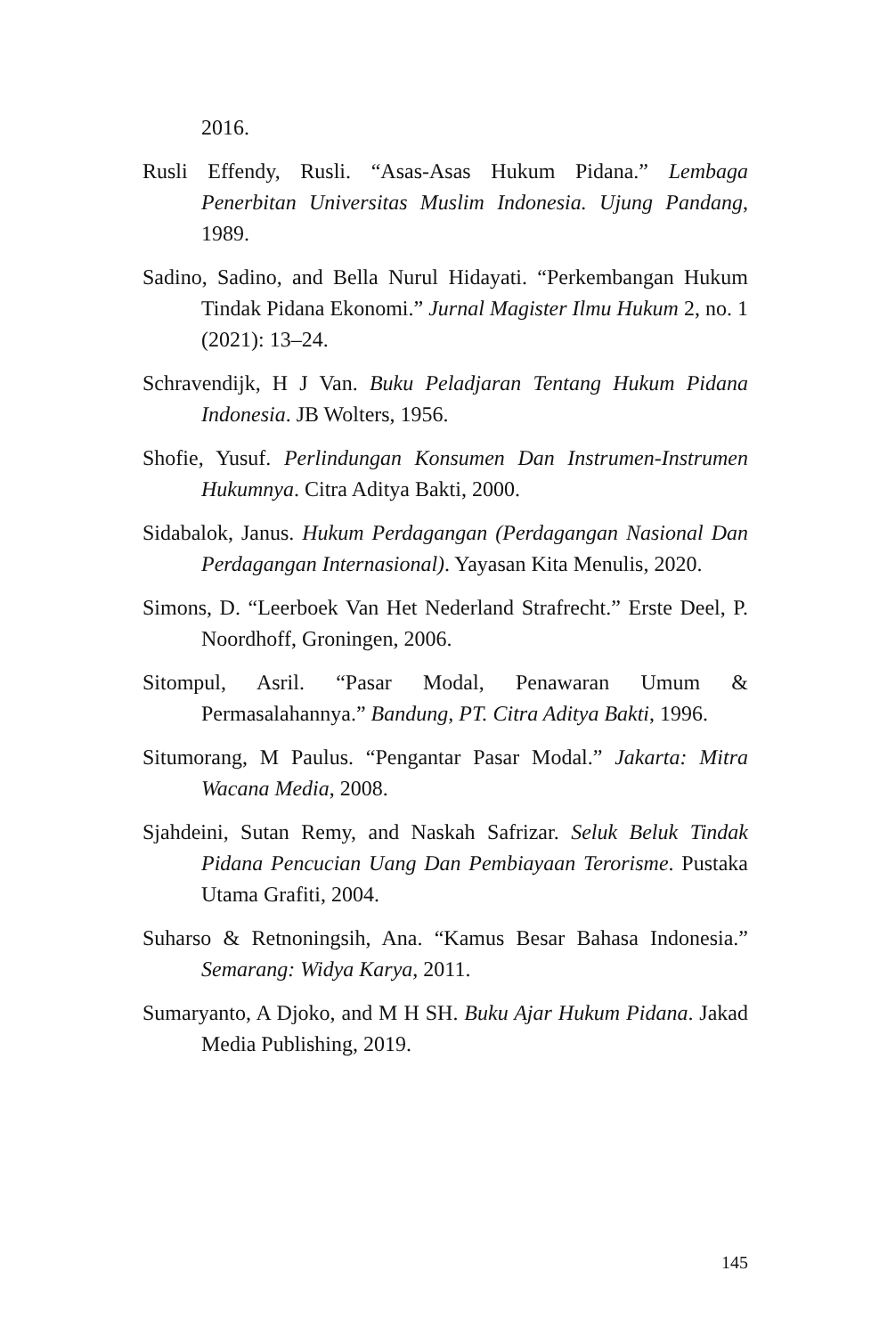2016.
Rusli Effendy, Rusli. “Asas-Asas Hukum Pidana.” Lembaga Penerbitan Universitas Muslim Indonesia. Ujung Pandang, 1989.
Sadino, Sadino, and Bella Nurul Hidayati. “Perkembangan Hukum Tindak Pidana Ekonomi.” Jurnal Magister Ilmu Hukum 2, no. 1 (2021): 13–24.
Schravendijk, H J Van. Buku Peladjaran Tentang Hukum Pidana Indonesia. JB Wolters, 1956.
Shofie, Yusuf. Perlindungan Konsumen Dan Instrumen-Instrumen Hukumnya. Citra Aditya Bakti, 2000.
Sidabalok, Janus. Hukum Perdagangan (Perdagangan Nasional Dan Perdagangan Internasional). Yayasan Kita Menulis, 2020.
Simons, D. “Leerboek Van Het Nederland Strafrecht.” Erste Deel, P. Noordhoff, Groningen, 2006.
Sitompul, Asril. “Pasar Modal, Penawaran Umum & Permasalahannya.” Bandung, PT. Citra Aditya Bakti, 1996.
Situmorang, M Paulus. “Pengantar Pasar Modal.” Jakarta: Mitra Wacana Media, 2008.
Sjahdeini, Sutan Remy, and Naskah Safrizar. Seluk Beluk Tindak Pidana Pencucian Uang Dan Pembiayaan Terorisme. Pustaka Utama Grafiti, 2004.
Suharso & Retnoningsih, Ana. “Kamus Besar Bahasa Indonesia.” Semarang: Widya Karya, 2011.
Sumaryanto, A Djoko, and M H SH. Buku Ajar Hukum Pidana. Jakad Media Publishing, 2019.
145